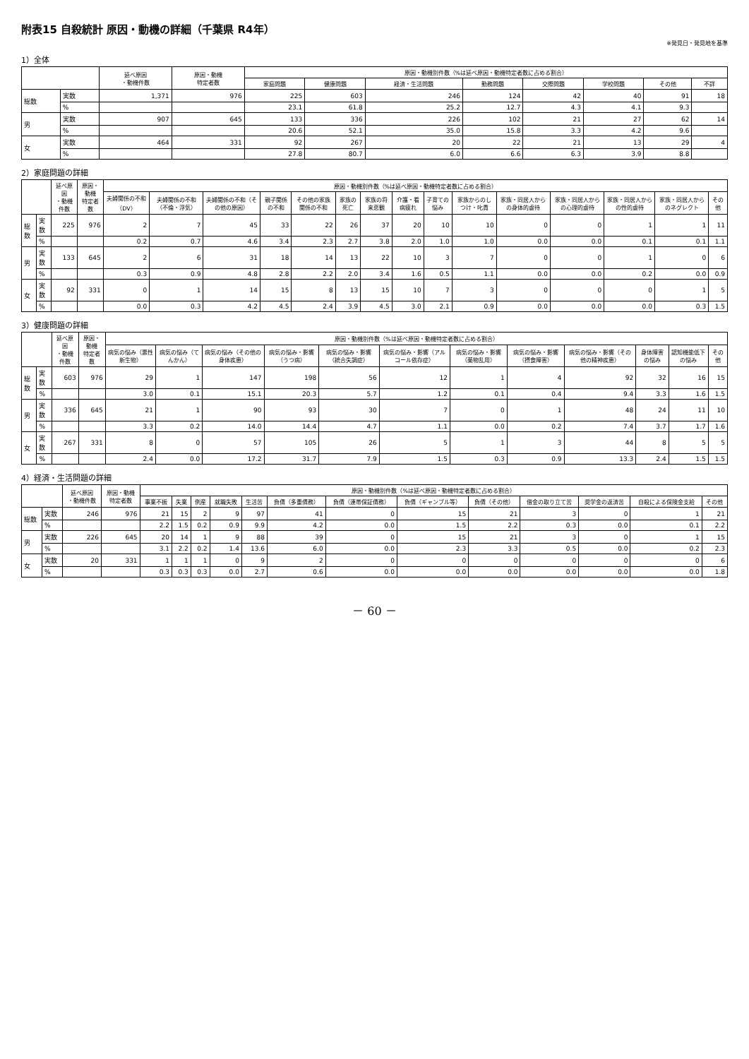附表15 自殺統計 原因・動機の詳細（千葉県 R4年）
※発見日・発見地を基準
1）全体
| | | 延べ原因 ・動機件数 | 原因・動機 特定者数 | 原因・動機別件数（%は延べ原因・動機特定者数に占める割合） | | | | | | | |
| --- | --- | --- | --- | --- | --- | --- | --- | --- | --- | --- | --- |
| | | | | 家庭問題 | 健康問題 | 経済・生活問題 | 勤務問題 | 交際問題 | 学校問題 | その他 | 不詳 |
| 総数 | 実数 | 1,371 | 976 | 225 | 603 | 246 | 124 | 42 | 40 | 91 | 18 |
| | % | | | 23.1 | 61.8 | 25.2 | 12.7 | 4.3 | 4.1 | 9.3 | |
| 男 | 実数 | 907 | 645 | 133 | 336 | 226 | 102 | 21 | 27 | 62 | 14 |
| | % | | | 20.6 | 52.1 | 35.0 | 15.8 | 3.3 | 4.2 | 9.6 | |
| 女 | 実数 | 464 | 331 | 92 | 267 | 20 | 22 | 21 | 13 | 29 | 4 |
| | % | | | 27.8 | 80.7 | 6.0 | 6.6 | 6.3 | 3.9 | 8.8 | |
2）家庭問題の詳細
| | | 延べ原因 ・動機件数 | 原因・動機 特定者数 | 原因・動機別件数（%は延べ原因・動機特定者数に占める割合） | | | | | | | | | | | | | | |
| --- | --- | --- | --- | --- | --- | --- | --- | --- | --- | --- | --- | --- | --- | --- | --- | --- | --- | --- |
| | | | | 夫婦関係の不和（DV） | 夫婦関係の不和（不倫・浮気） | 夫婦関係の不和（その他の原因） | 親子関係の不和 | その他の家族関係の不和 | 家族の死亡 | 家族の将来悲観 | 介護・看病疲れ | 子育ての悩み | 家族からのしつけ・叱責 | 家族・同居人からの身体的虐待 | 家族・同居人からの心理的虐待 | 家族・同居人からの性的虐待 | 家族・同居人からのネグレクト | その他 |
| 総数 | 実数 | 225 | 976 | 2 | 7 | 45 | 33 | 22 | 26 | 37 | 20 | 10 | 10 | 0 | 0 | 1 | 1 | 11 |
| | % | | | 0.2 | 0.7 | 4.6 | 3.4 | 2.3 | 2.7 | 3.8 | 2.0 | 1.0 | 1.0 | 0.0 | 0.0 | 0.1 | 0.1 | 1.1 |
| 男 | 実数 | 133 | 645 | 2 | 6 | 31 | 18 | 14 | 13 | 22 | 10 | 3 | 7 | 0 | 0 | 1 | 0 | 6 |
| | % | | | 0.3 | 0.9 | 4.8 | 2.8 | 2.2 | 2.0 | 3.4 | 1.6 | 0.5 | 1.1 | 0.0 | 0.0 | 0.2 | 0.0 | 0.9 |
| 女 | 実数 | 92 | 331 | 0 | 1 | 14 | 15 | 8 | 13 | 15 | 10 | 7 | 3 | 0 | 0 | 0 | 1 | 5 |
| | % | | | 0.0 | 0.3 | 4.2 | 4.5 | 2.4 | 3.9 | 4.5 | 3.0 | 2.1 | 0.9 | 0.0 | 0.0 | 0.0 | 0.3 | 1.5 |
3）健康問題の詳細
| | | 延べ原因 ・動機件数 | 原因・動機 特定者数 | 原因・動機別件数（%は延べ原因・動機特定者数に占める割合） | | | | | | | | | | | |
| --- | --- | --- | --- | --- | --- | --- | --- | --- | --- | --- | --- | --- | --- | --- | --- |
| | | | | 病気の悩み（悪性新生物） | 病気の悩み（てんかん） | 病気の悩み（その他の身体疾患） | 病気の悩み・影響（うつ病） | 病気の悩み・影響（統合失調症） | 病気の悩み・影響（アルコール依存症） | 病気の悩み・影響（薬物乱用） | 病気の悩み・影響（摂食障害） | 病気の悩み・影響（その他の精神疾患） | 身体障害の悩み | 認知機能低下の悩み | その他 |
| 総数 | 実数 | 603 | 976 | 29 | 1 | 147 | 198 | 56 | 12 | 1 | 4 | 92 | 32 | 16 | 15 |
| | % | | | 3.0 | 0.1 | 15.1 | 20.3 | 5.7 | 1.2 | 0.1 | 0.4 | 9.4 | 3.3 | 1.6 | 1.5 |
| 男 | 実数 | 336 | 645 | 21 | 1 | 90 | 93 | 30 | 7 | 0 | 1 | 48 | 24 | 11 | 10 |
| | % | | | 3.3 | 0.2 | 14.0 | 14.4 | 4.7 | 1.1 | 0.0 | 0.2 | 7.4 | 3.7 | 1.7 | 1.6 |
| 女 | 実数 | 267 | 331 | 8 | 0 | 57 | 105 | 26 | 5 | 1 | 3 | 44 | 8 | 5 | 5 |
| | % | | | 2.4 | 0.0 | 17.2 | 31.7 | 7.9 | 1.5 | 0.3 | 0.9 | 13.3 | 2.4 | 1.5 | 1.5 |
4）経済・生活問題の詳細
| | | 延べ原因 ・動機件数 | 原因・動機 特定者数 | 原因・動機別件数（%は延べ原因・動機特定者数に占める割合） | | | | | | | | | | | | |
| --- | --- | --- | --- | --- | --- | --- | --- | --- | --- | --- | --- | --- | --- | --- | --- | --- |
| | | | | 事業不振 | 失業 | 倒産 | 就職失敗 | 生活苦 | 負債（多重債務） | 負債（連帯保証債務） | 負債（ギャンブル等） | 負債（その他） | 借金の取り立て苦 | 奨学金の返済苦 | 自殺による保険金支給 | その他 |
| 総数 | 実数 | 246 | 976 | 21 | 15 | 2 | 9 | 97 | 41 | 0 | 15 | 21 | 3 | 0 | 1 | 21 |
| | % | | | 2.2 | 1.5 | 0.2 | 0.9 | 9.9 | 4.2 | 0.0 | 1.5 | 2.2 | 0.3 | 0.0 | 0.1 | 2.2 |
| 男 | 実数 | 226 | 645 | 20 | 14 | 1 | 9 | 88 | 39 | 0 | 15 | 21 | 3 | 0 | 1 | 15 |
| | % | | | 3.1 | 2.2 | 0.2 | 1.4 | 13.6 | 6.0 | 0.0 | 2.3 | 3.3 | 0.5 | 0.0 | 0.2 | 2.3 |
| 女 | 実数 | 20 | 331 | 1 | 1 | 1 | 0 | 9 | 2 | 0 | 0 | 0 | 0 | 0 | 0 | 6 |
| | % | | | 0.3 | 0.3 | 0.3 | 0.0 | 2.7 | 0.6 | 0.0 | 0.0 | 0.0 | 0.0 | 0.0 | 0.0 | 1.8 |
－ 60 －